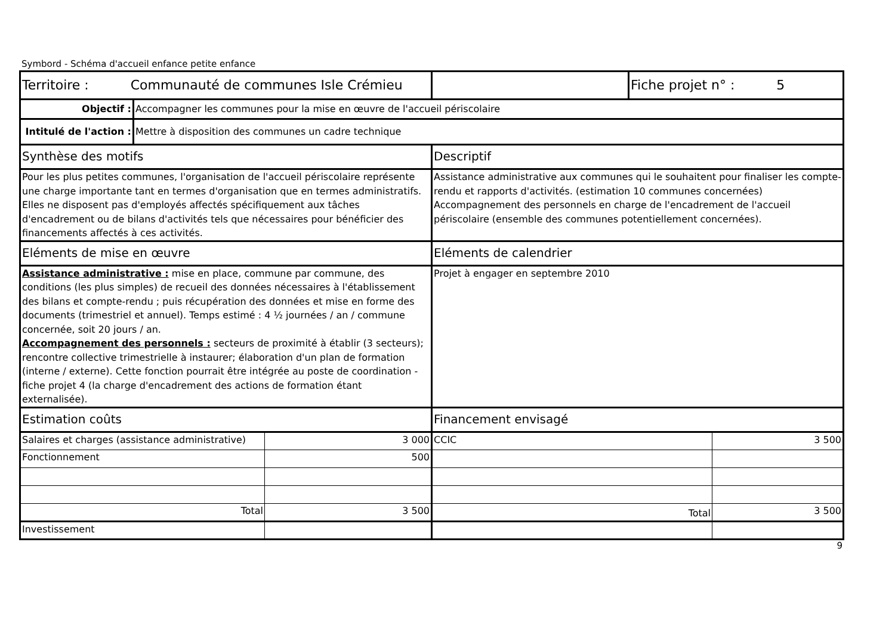Symbord - Schéma d'accueil enfance petite enfance
| Territoire : Communauté de communes Isle Crémieu | | | | Fiche projet n° : 5 | |
| Objectif : | Accompagner les communes pour la mise en œuvre de l'accueil périscolaire | | | | |
| Intitulé de l'action : | Mettre à disposition des communes un cadre technique | | | | |
| Synthèse des motifs | | | Descriptif | | |
| Pour les plus petites communes, l'organisation de l'accueil périscolaire représente une charge importante tant en termes d'organisation que en termes administratifs. Elles ne disposent pas d'employés affectés spécifiquement aux tâches d'encadrement ou de bilans d'activités tels que nécessaires pour bénéficier des financements affectés à ces activités. | | | Assistance administrative aux communes qui le souhaitent pour finaliser les compte-rendu et rapports d'activités. (estimation 10 communes concernées) Accompagnement des personnels en charge de l'encadrement de l'accueil périscolaire (ensemble des communes potentiellement concernées). | | |
| Eléments de mise en œuvre | | | Eléments de calendrier | | |
| Assistance administrative : mise en place, commune par commune, des conditions (les plus simples) de recueil des données nécessaires à l'établissement des bilans et compte-rendu ; puis récupération des données et mise en forme des documents (trimestriel et annuel). Temps estimé : 4 ½ journées / an / commune concernée, soit 20 jours / an. Accompagnement des personnels : secteurs de proximité à établir (3 secteurs); rencontre collective trimestrielle à instaurer; élaboration d'un plan de formation (interne / externe). Cette fonction pourrait être intégrée au poste de coordination - fiche projet 4 (la charge d'encadrement des actions de formation étant externalisée). | | | Projet à engager en septembre 2010 | | |
| Estimation coûts | | | Financement envisagé | | |
| Salaires et charges (assistance administrative) | | 3 000 | CCIC | | 3 500 |
| Fonctionnement | | 500 | | | |
| Total | | 3 500 | Total | | 3 500 |
| Investissement | | | | | |
9